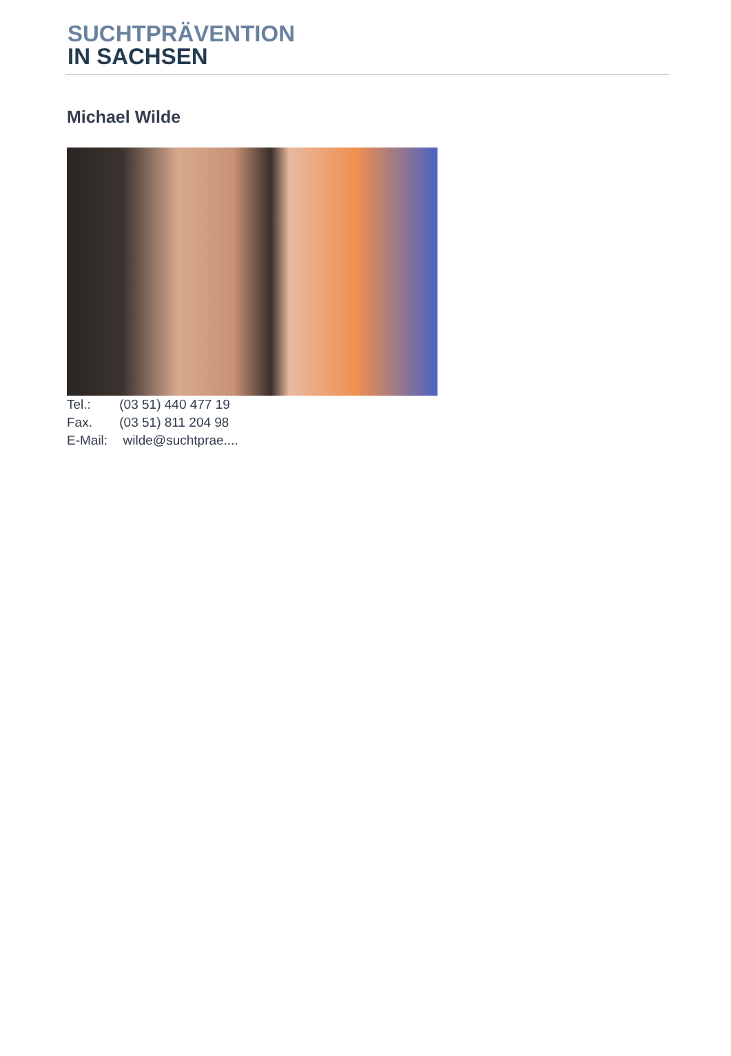SUCHTPRÄVENTION
IN SACHSEN
Michael Wilde
Tel.: (03 51) 440 477 19
Fax. (03 51) 811 204 98
E-Mail: wilde@suchtprae....